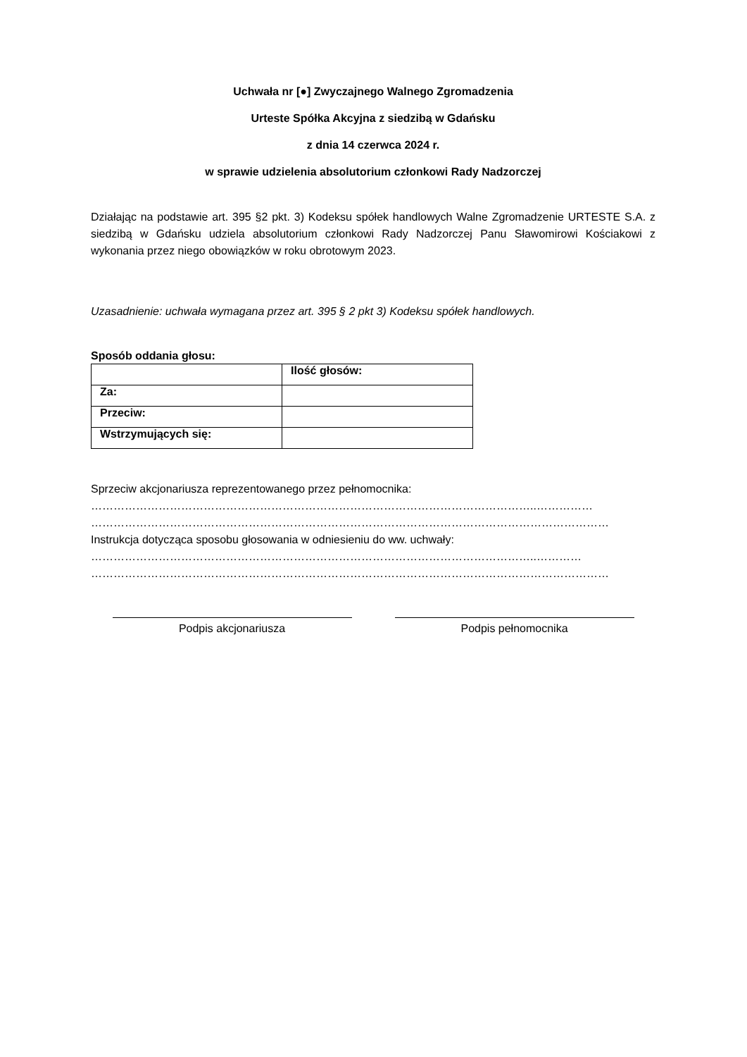Uchwała nr [●] Zwyczajnego Walnego Zgromadzenia
Urteste Spółka Akcyjna z siedzibą w Gdańsku
z dnia 14 czerwca 2024 r.
w sprawie udzielenia absolutorium członkowi Rady Nadzorczej
Działając na podstawie art. 395 §2 pkt. 3) Kodeksu spółek handlowych Walne Zgromadzenie URTESTE S.A. z siedzibą w Gdańsku udziela absolutorium członkowi Rady Nadzorczej Panu Sławomirowi Kościakowi z wykonania przez niego obowiązków w roku obrotowym 2023.
Uzasadnienie: uchwała wymagana przez art. 395 § 2 pkt 3) Kodeksu spółek handlowych.
Sposób oddania głosu:
| | Ilość głosów: |
| Za: | |
| Przeciw: | |
| Wstrzymujących się: | |
Sprzeciw akcjonariusza reprezentowanego przez pełnomocnika:
………………………………………………………………………………………………………..……………
…………………………………………………………………………………………………………………………
Instrukcja dotycząca sposobu głosowania w odniesieniu do ww. uchwały:
………………………………………………………………………………………………………..…………
…………………………………………………………………………………………………………………………
Podpis akcjonariusza Podpis pełnomocnika